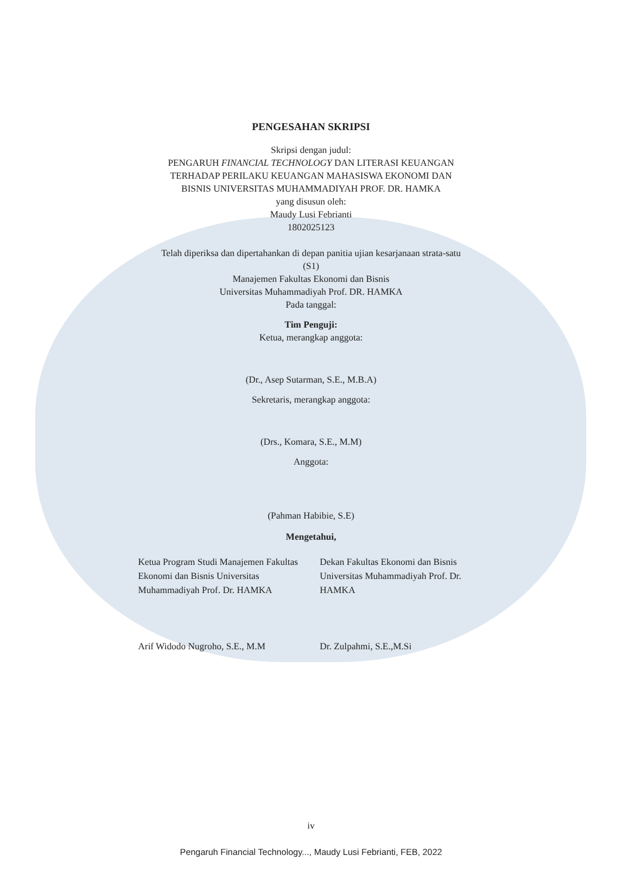PENGESAHAN SKRIPSI
Skripsi dengan judul:
PENGARUH FINANCIAL TECHNOLOGY DAN LITERASI KEUANGAN
TERHADAP PERILAKU KEUANGAN MAHASISWA EKONOMI DAN
BISNIS UNIVERSITAS MUHAMMADIYAH PROF. DR. HAMKA
yang disusun oleh:
Maudy Lusi Febrianti
1802025123
Telah diperiksa dan dipertahankan di depan panitia ujian kesarjanaan strata-satu
(S1)
Manajemen Fakultas Ekonomi dan Bisnis
Universitas Muhammadiyah Prof. DR. HAMKA
Pada tanggal:
Tim Penguji:
Ketua, merangkap anggota:
(Dr., Asep Sutarman, S.E., M.B.A)
Sekretaris, merangkap anggota:
(Drs., Komara, S.E., M.M)
Anggota:
(Pahman Habibie, S.E)
Mengetahui,
Ketua Program Studi Manajemen Fakultas Ekonomi dan Bisnis Universitas Muhammadiyah Prof. Dr. HAMKA
Arif Widodo Nugroho, S.E., M.M
Dekan Fakultas Ekonomi dan Bisnis Universitas Muhammadiyah Prof. Dr. HAMKA
Dr. Zulpahmi, S.E.,M.Si
iv
Pengaruh Financial Technology..., Maudy Lusi Febrianti, FEB, 2022